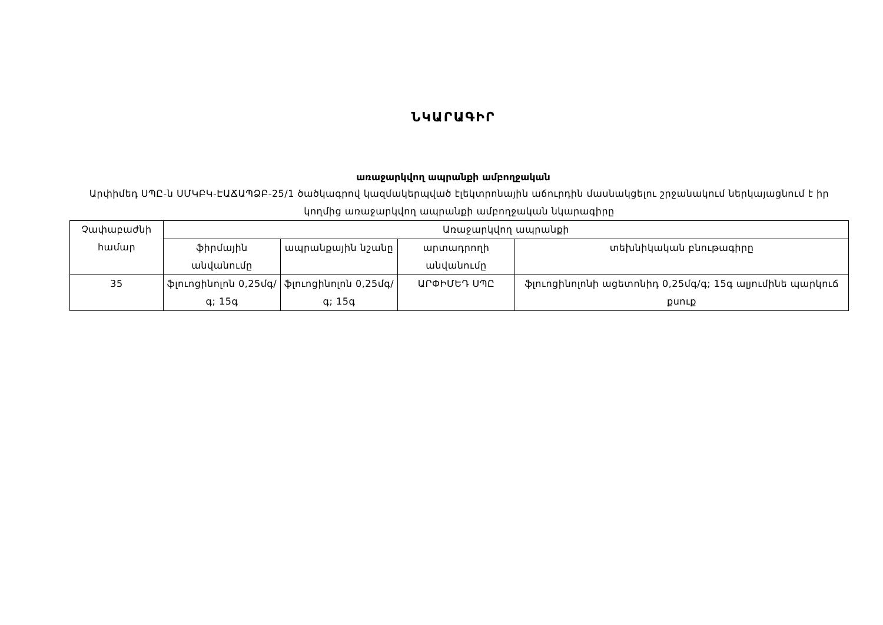ՆԿԱՐԱԳԻՐ
առաջարկվող ապրանքի ամբողջական
Արփիմեդ ՍՊԸ-ն ՍՄԿԲԿ-ԷԱՃԱՊՁԲ-25/1 ծածկագրով կազմակերպված էլեկտրոնային աճուրդին մասնակցելու շրջանակում ներկայացնում է իր կողմից առաջարկվող ապրանքի ամբողջական նկարագիրը
| Չափաբաժնի համար | Առաջարկվող ապրանքի | | | |
| | ֆիրմային անվանումը | ապրանքային նշանը | արտադրողի անվանումը | տեխնիկական բնութագիրը |
| 35 | ֆլուոցինոլոն 0,25մգ/գ; 15գ | ֆլուոցինոլոն 0,25մգ/գ; 15գ | ԱՐՓԻՄԵԴ ՍՊԸ | ֆլուոցինոլոնի ացետոնիդ 0,25մգ/գ; 15գ ալյումինե պարկուճ քսուք |